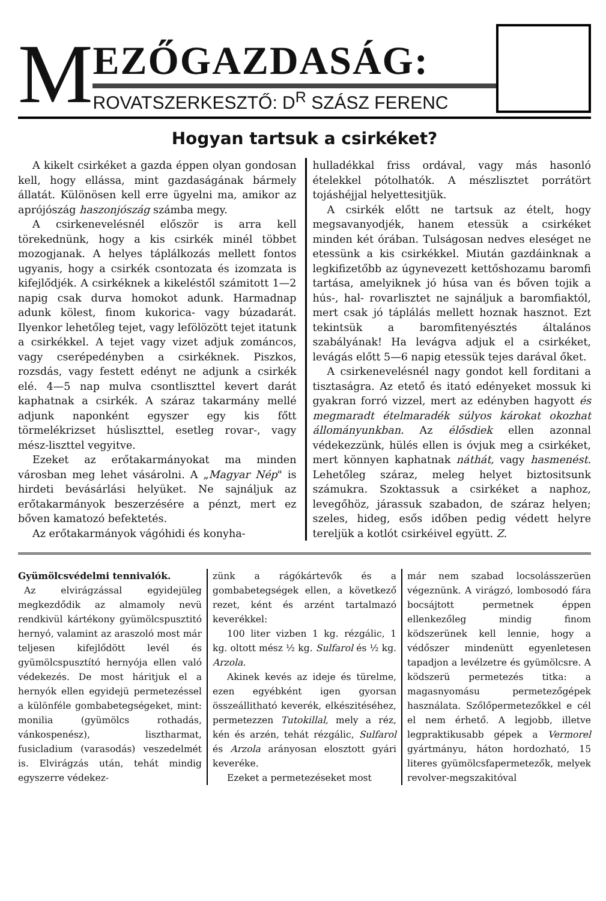M
EZŐGAZDASÁG:
ROVATSZERKESZTŐ: D<sup>R</sup> SZÁSZ FERENC
Hogyan tartsuk a csirkéket?
A kikelt csirkéket a gazda éppen olyan gondosan kell, hogy ellássa, mint gazdaságának bármely állatát. Különösen kell erre ügyelni ma, amikor az aprójószág haszonjószág számba megy.
A csirkenevelésnél először is arra kell törekednünk, hogy a kis csirkék minél többet mozogjanak. A helyes táplálkozás mellett fontos ugyanis, hogy a csirkék csontozata és izomzata is kifejlődjék. A csirkéknek a kikeléstől számitott 1—2 napig csak durva homokot adunk. Harmadnap adunk kölest, finom kukorica- vagy búzadarát. Ilyenkor lehetőleg tejet, vagy lefölözött tejet itatunk a csirkékkel. A tejet vagy vizet adjuk zománcos, vagy cserépedényben a csirkéknek. Piszkos, rozsdás, vagy festett edényt ne adjunk a csirkék elé. 4—5 nap mulva csontliszttel kevert darát kaphatnak a csirkék. A száraz takarmány mellé adjunk naponként egyszer egy kis főtt törmelékrizset húsliszttel, esetleg rovar-, vagy mész-liszttel vegyitve.
Ezeket az erőtakarmányokat ma minden városban meg lehet vásárolni. A „Magyar Nép" is hirdeti bevásárlási helyüket. Ne sajnáljuk az erőtakarmányok beszerzésére a pénzt, mert ez bőven kamatozó befektetés.
Az erőtakarmányok vágóhidi és konyha-
hulladékkal friss ordával, vagy más hasonló ételekkel pótolhatók. A mészlisztet porrátört tojáshéjjal helyettesitjük.
A csirkék előtt ne tartsuk az ételt, hogy megsavanyodjék, hanem etessük a csirkéket minden két órában. Tulságosan nedves eleséget ne etessünk a kis csirkékkel. Miután gazdáinknak a legkifizetőbb az úgynevezett kettőshozamu baromfi tartása, amelyiknek jó húsa van és bőven tojik a hús-, hal- rovarlisztet ne sajnáljuk a baromfiaktól, mert csak jó táplálás mellett hoznak hasznot. Ezt tekintsük a baromfitenyésztés általános szabályának! Ha levágva adjuk el a csirkéket, levágás előtt 5—6 napig etessük tejes darával őket.
A csirkenevelésnél nagy gondot kell forditani a tisztaságra. Az etető és itató edényeket mossuk ki gyakran forró vizzel, mert az edényben hagyott és megmaradt ételmaradék súlyos károkat okozhat állományunkban. Az élősdiek ellen azonnal védekezzünk, hülés ellen is óvjuk meg a csirkéket, mert könnyen kaphatnak náthát, vagy hasmenést. Lehetőleg száraz, meleg helyet biztositsunk számukra. Szoktassuk a csirkéket a naphoz, levegőhöz, járassuk szabadon, de száraz helyen; szeles, hideg, esős időben pedig védett helyre tereljük a kotlót csirkéivel együtt. Z.
Gyümölcsvédelmi tennivalók.
Az elvirágzással egyidejüleg megkezdődik az almamoly nevü rendkivül kártékony gyümölcspusztitó hernyó, valamint az araszoló most már teljesen kifejlődött levél és gyümölcspusztító hernyója ellen való védekezés. De most háritjuk el a hernyók ellen egyidejü permetezéssel a különféle gombabetegségeket, mint: monilia (gyümölcs rothadás, vánkospenész), lisztharmat, fusicladium (varasodás) veszedelmét is. Elvirágzás után, tehát mindig egyszerre védekez-
zünk a rágókártevők és a gombabetegségek ellen, a következő rezet, ként és arzént tartalmazó keverékkel:
100 liter vizben 1 kg. rézgálic, 1 kg. oltott mész ½ kg. Sulfarol és ½ kg. Arzola.
Akinek kevés az ideje és türelme, ezen egyébként igen gyorsan összeállitható keverék, elkészitéséhez, permetezzen Tutokillal, mely a réz, kén és arzén, tehát rézgálic, Sulfarol és Arzola arányosan elosztott gyári keveréke.
Ezeket a permetezéseket most
már nem szabad locsolásszerüen végeznünk. A virágzó, lombosodó fára bocsájtott permetnek éppen ellenkezőleg mindig finom ködszerünek kell lennie, hogy a védőszer mindenütt egyenletesen tapadjon a levélzetre és gyümölcsre. A ködszerü permetezés titka: a magasnyomásu permetezőgépek használata. Szőlőpermetezőkkel e cél el nem érhető. A legjobb, illetve legpraktikusabb gépek a Vermorel gyártmányu, háton hordozható, 15 literes gyümölcsfapermetezők, melyek revolver-megszakitóval